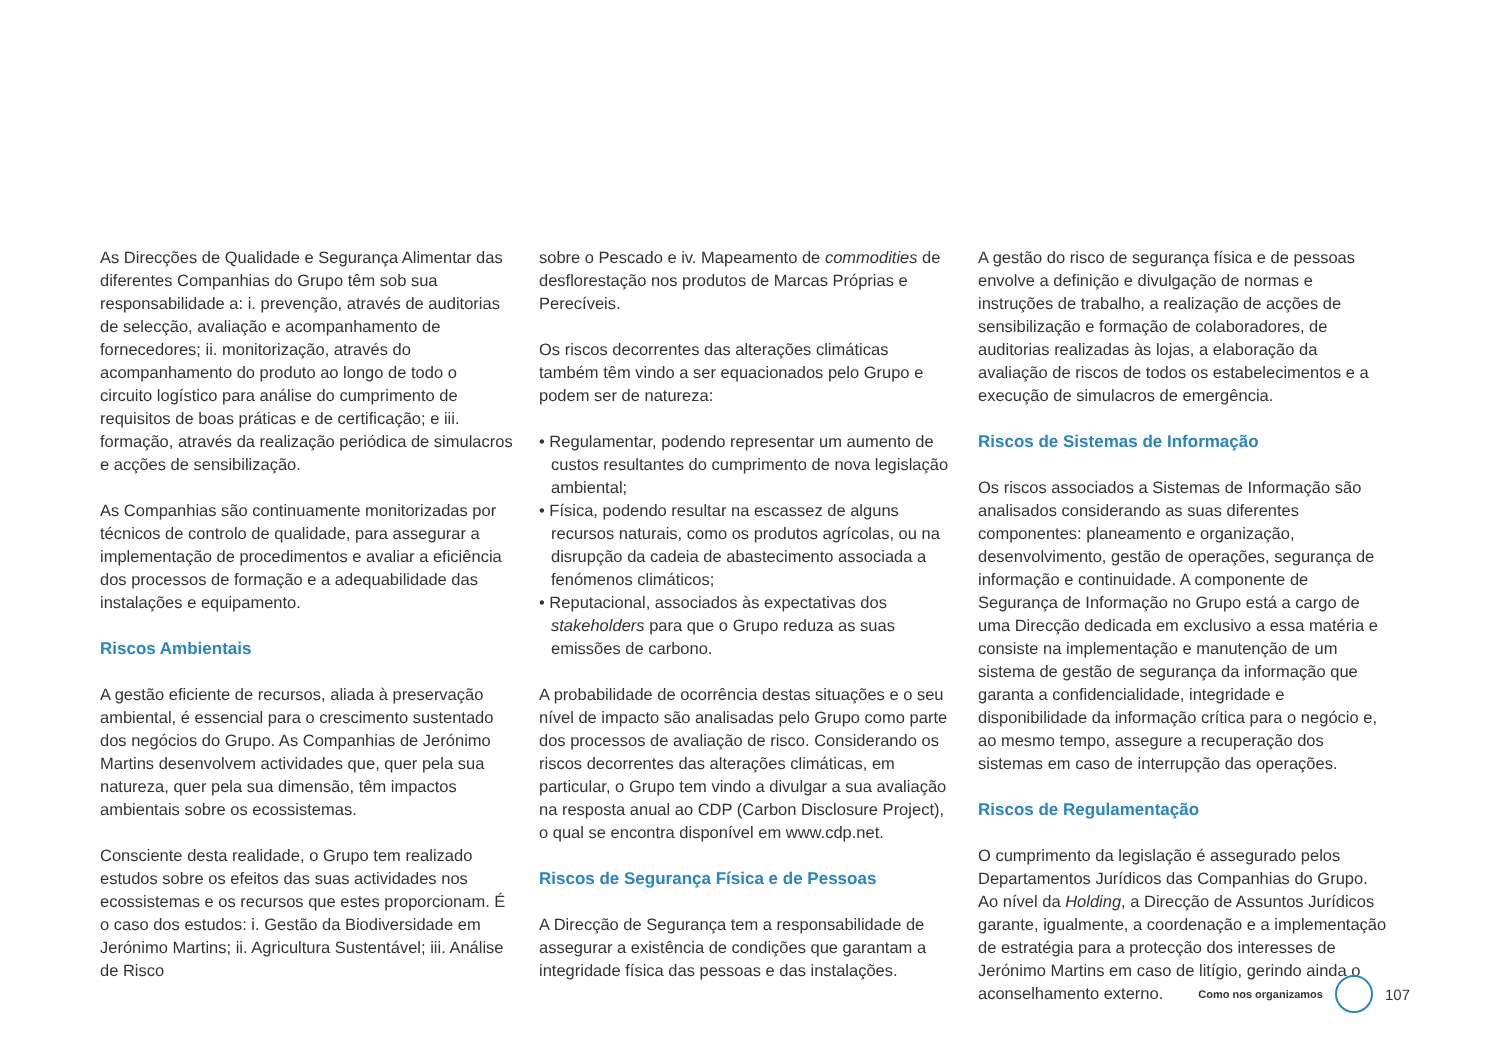As Direcções de Qualidade e Segurança Alimentar das diferentes Companhias do Grupo têm sob sua responsabilidade a: i. prevenção, através de auditorias de selecção, avaliação e acompanhamento de fornecedores; ii. monitorização, através do acompanhamento do produto ao longo de todo o circuito logístico para análise do cumprimento de requisitos de boas práticas e de certificação; e iii. formação, através da realização periódica de simulacros e acções de sensibilização.
As Companhias são continuamente monitorizadas por técnicos de controlo de qualidade, para assegurar a implementação de procedimentos e avaliar a eficiência dos processos de formação e a adequabilidade das instalações e equipamento.
Riscos Ambientais
A gestão eficiente de recursos, aliada à preservação ambiental, é essencial para o crescimento sustentado dos negócios do Grupo. As Companhias de Jerónimo Martins desenvolvem actividades que, quer pela sua natureza, quer pela sua dimensão, têm impactos ambientais sobre os ecossistemas.
Consciente desta realidade, o Grupo tem realizado estudos sobre os efeitos das suas actividades nos ecossistemas e os recursos que estes proporcionam. É o caso dos estudos: i. Gestão da Biodiversidade em Jerónimo Martins; ii. Agricultura Sustentável; iii. Análise de Risco
sobre o Pescado e iv. Mapeamento de commodities de desflorestação nos produtos de Marcas Próprias e Perecíveis.
Os riscos decorrentes das alterações climáticas também têm vindo a ser equacionados pelo Grupo e podem ser de natureza:
• Regulamentar, podendo representar um aumento de custos resultantes do cumprimento de nova legislação ambiental;
• Física, podendo resultar na escassez de alguns recursos naturais, como os produtos agrícolas, ou na disrupção da cadeia de abastecimento associada a fenómenos climáticos;
• Reputacional, associados às expectativas dos stakeholders para que o Grupo reduza as suas emissões de carbono.
A probabilidade de ocorrência destas situações e o seu nível de impacto são analisadas pelo Grupo como parte dos processos de avaliação de risco. Considerando os riscos decorrentes das alterações climáticas, em particular, o Grupo tem vindo a divulgar a sua avaliação na resposta anual ao CDP (Carbon Disclosure Project), o qual se encontra disponível em www.cdp.net.
Riscos de Segurança Física e de Pessoas
A Direcção de Segurança tem a responsabilidade de assegurar a existência de condições que garantam a integridade física das pessoas e das instalações.
A gestão do risco de segurança física e de pessoas envolve a definição e divulgação de normas e instruções de trabalho, a realização de acções de sensibilização e formação de colaboradores, de auditorias realizadas às lojas, a elaboração da avaliação de riscos de todos os estabelecimentos e a execução de simulacros de emergência.
Riscos de Sistemas de Informação
Os riscos associados a Sistemas de Informação são analisados considerando as suas diferentes componentes: planeamento e organização, desenvolvimento, gestão de operações, segurança de informação e continuidade. A componente de Segurança de Informação no Grupo está a cargo de uma Direcção dedicada em exclusivo a essa matéria e consiste na implementação e manutenção de um sistema de gestão de segurança da informação que garanta a confidencialidade, integridade e disponibilidade da informação crítica para o negócio e, ao mesmo tempo, assegure a recuperação dos sistemas em caso de interrupção das operações.
Riscos de Regulamentação
O cumprimento da legislação é assegurado pelos Departamentos Jurídicos das Companhias do Grupo. Ao nível da Holding, a Direcção de Assuntos Jurídicos garante, igualmente, a coordenação e a implementação de estratégia para a protecção dos interesses de Jerónimo Martins em caso de litígio, gerindo ainda o aconselhamento externo.
Como nos organizamos
107